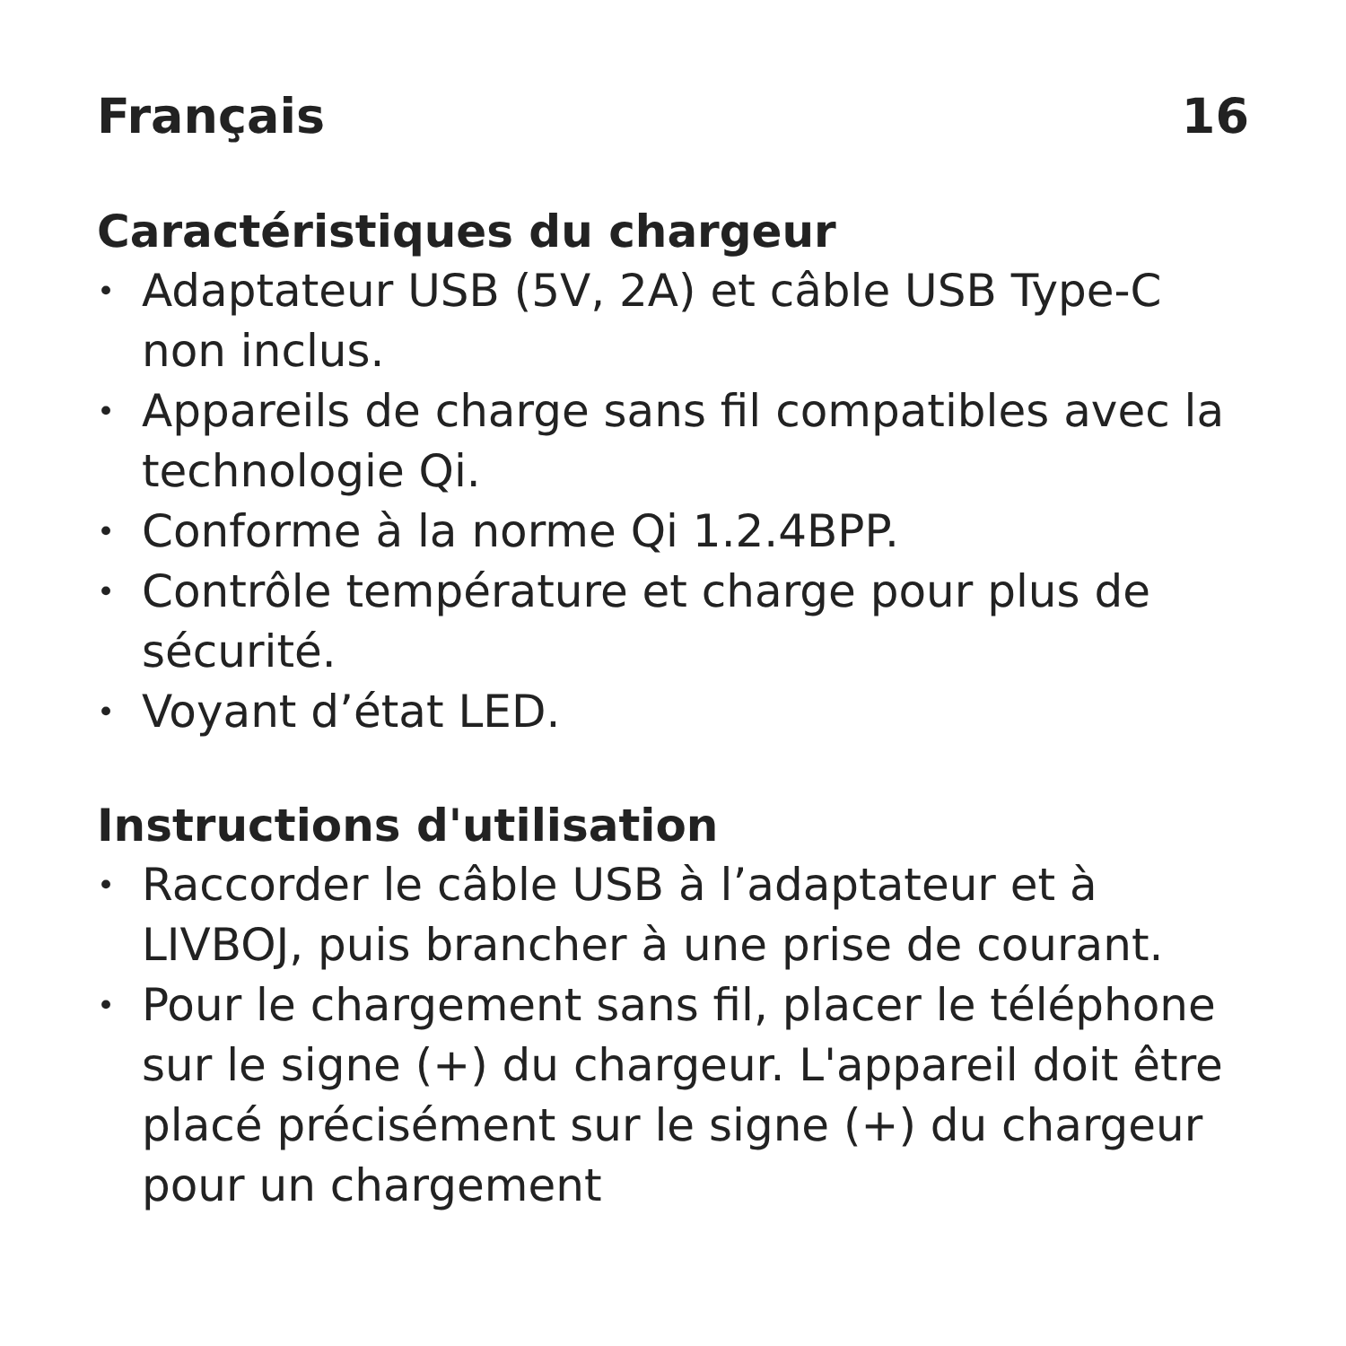Français 16
Caractéristiques du chargeur
• Adaptateur USB (5V, 2A) et câble USB Type-C non inclus.
• Appareils de charge sans fil compatibles avec la technologie Qi.
• Conforme à la norme Qi 1.2.4BPP.
• Contrôle température et charge pour plus de sécurité.
• Voyant d’état LED.
Instructions d'utilisation
• Raccorder le câble USB à l’adaptateur et à LIVBOJ, puis brancher à une prise de courant.
• Pour le chargement sans fil, placer le téléphone sur le signe (+) du chargeur. L'appareil doit être placé précisément sur le signe (+) du chargeur pour un chargement